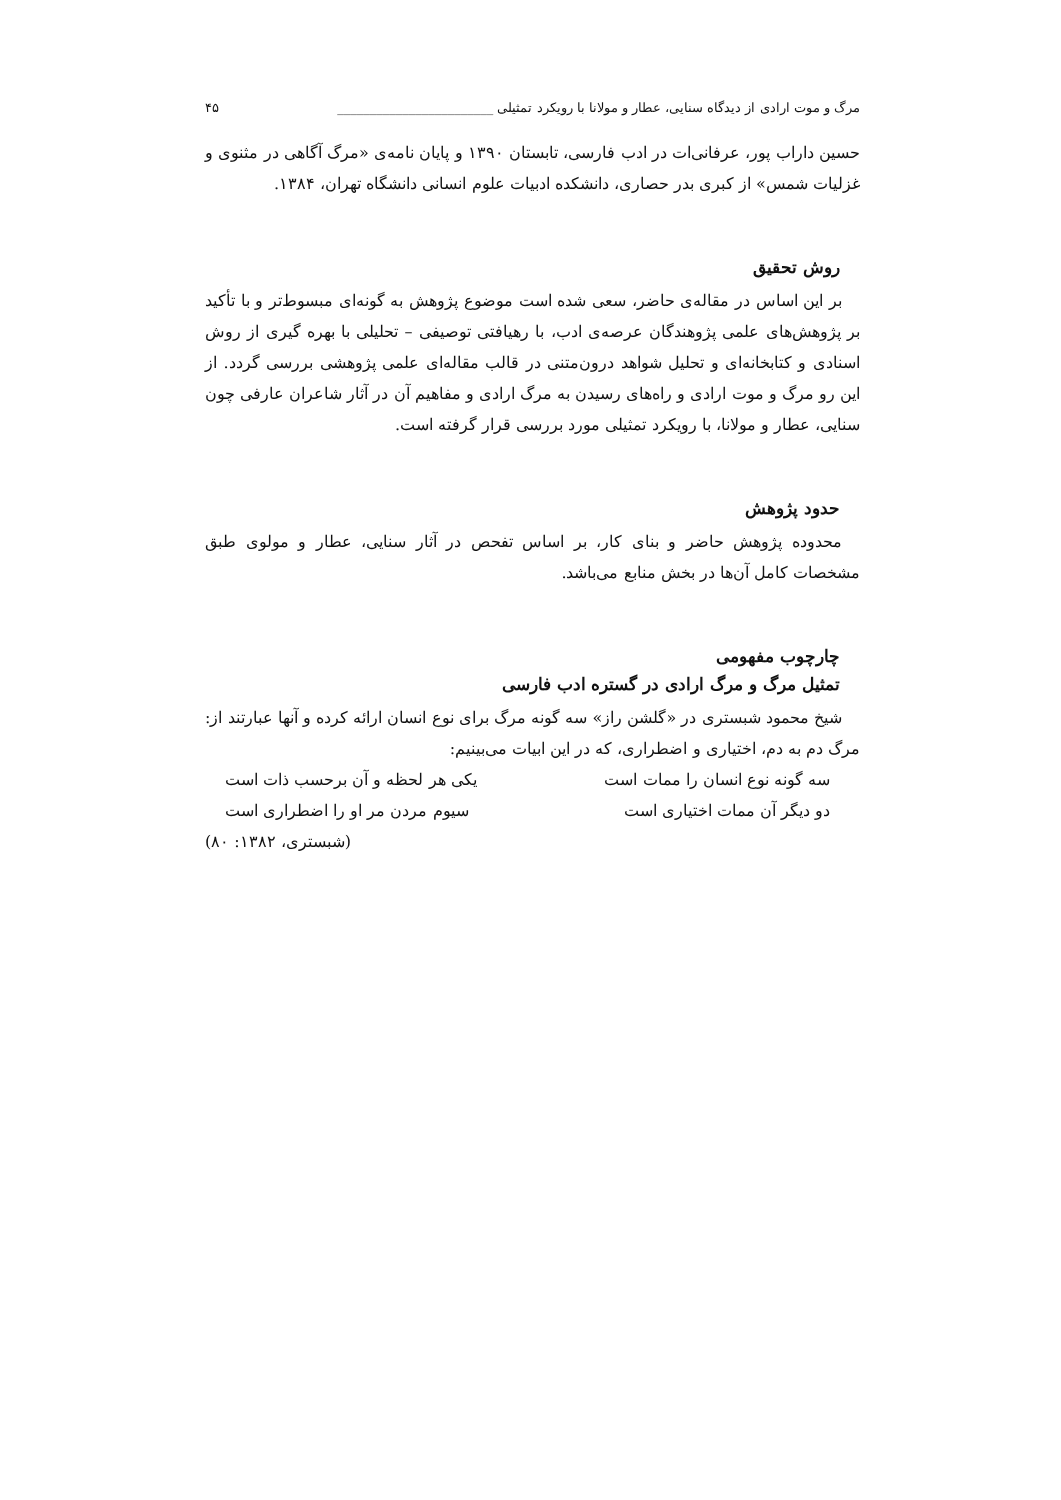مرگ و موت ارادی از دیدگاه سنایی، عطار و مولانا با رویکرد تمثیلی ________________________ ۴۵
حسین داراب پور، عرفانی‌ات در ادب فارسی، تابستان ۱۳۹۰ و پایان نامه‌ی «مرگ آگاهی در مثنوی و غزلیات شمس» از کبری بدر حصاری، دانشکده ادبیات علوم انسانی دانشگاه تهران، ۱۳۸۴.
روش تحقیق
بر این اساس در مقاله‌ی حاضر، سعی شده است موضوع پژوهش به گونه‌ای مبسوط‌تر و با تأکید بر پژوهش‌های علمی پژوهندگان عرصه‌ی ادب، با رهیافتی توصیفی – تحلیلی با بهره گیری از روش اسنادی و کتابخانه‌ای و تحلیل شواهد درون‌متنی در قالب مقاله‌ای علمی پژوهشی بررسی گردد. از این رو مرگ و موت ارادی و راه‌های رسیدن به مرگ ارادی و مفاهیم آن در آثار شاعران عارفی چون سنایی، عطار و مولانا، با رویکرد تمثیلی مورد بررسی قرار گرفته است.
حدود پژوهش
محدوده پژوهش حاضر و بنای کار، بر اساس تفحص در آثار سنایی، عطار و مولوی طبق مشخصات کامل آن‌ها در بخش منابع می‌باشد.
چارچوب مفهومی
تمثیل مرگ و مرگ ارادی در گستره ادب فارسی
شیخ محمود شبستری در «گلشن راز» سه گونه مرگ برای نوع انسان ارائه کرده و آنها عبارتند از: مرگ دم به دم، اختیاری و اضطراری، که در این ابیات می‌بینیم:
سه گونه نوع انسان را ممات است یکی هر لحظه و آن برحسب ذات است
دو دیگر آن ممات اختیاری است سیوم مردن مر او را اضطراری است
(شبستری، ۱۳۸۲: ۸۰)